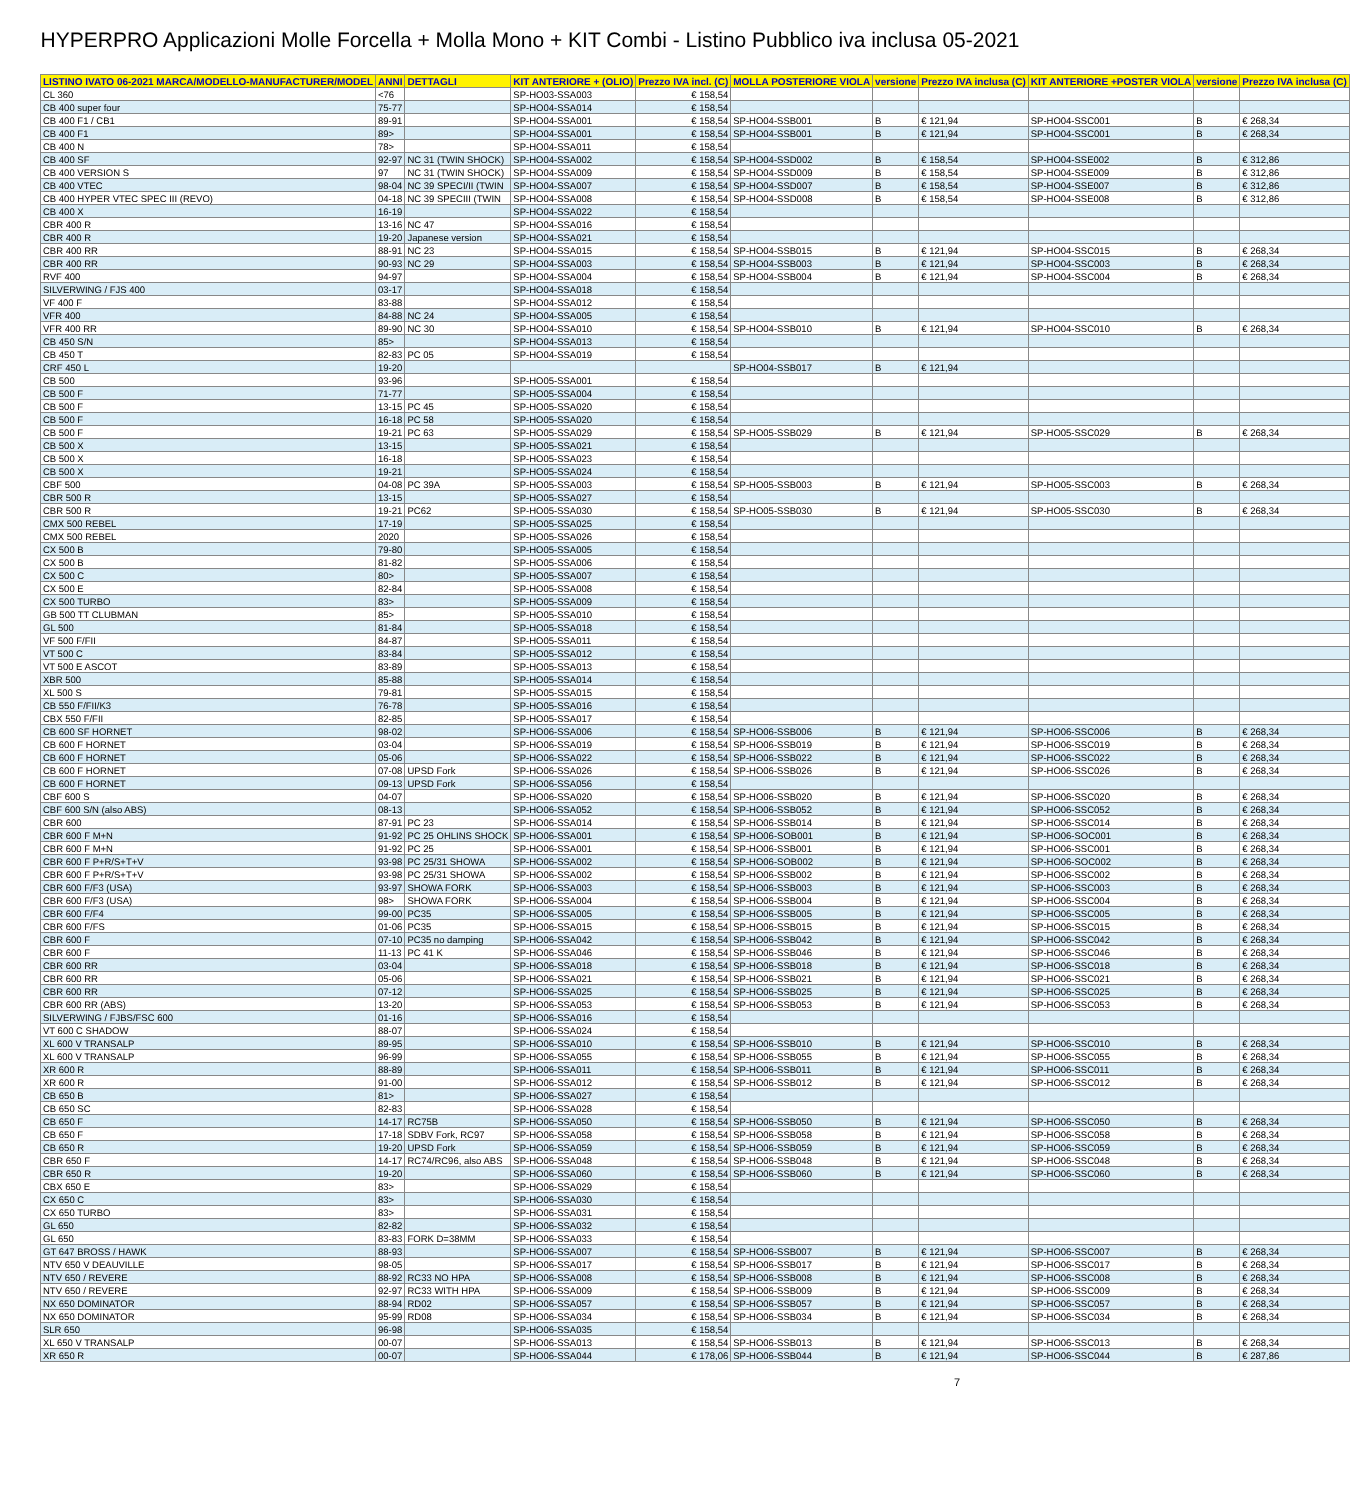HYPERPRO Applicazioni Molle Forcella + Molla Mono + KIT Combi - Listino Pubblico iva inclusa 05-2021
| LISTINO IVATO 06-2021 MARCA/MODELLO-MANUFACTURER/MODEL | ANNI | DETTAGLI | KIT ANTERIORE + (OLIO) | Prezzo IVA incl. (C) | MOLLA POSTERIORE VIOLA | versione | Prezzo IVA inclusa (C) | KIT ANTERIORE +POSTER VIOLA | versione | Prezzo IVA inclusa (C) |
| --- | --- | --- | --- | --- | --- | --- | --- | --- | --- | --- |
| CL 360 | <76 | | SP-HO03-SSA003 | € 158,54 | | | | | | |
| CB 400 super four | 75-77 | | SP-HO04-SSA014 | € 158,54 | | | | | | |
| CB 400 F1 / CB1 | 89-91 | | SP-HO04-SSA001 | € 158,54 | SP-HO04-SSB001 | B | € 121,94 | SP-HO04-SSC001 | B | € 268,34 |
| CB 400 F1 | 89> | | SP-HO04-SSA001 | € 158,54 | SP-HO04-SSB001 | B | € 121,94 | SP-HO04-SSC001 | B | € 268,34 |
| CB 400 N | 78> | | SP-HO04-SSA011 | € 158,54 | | | | | | |
| CB 400 SF | 92-97 | NC 31 (TWIN SHOCK) | SP-HO04-SSA002 | € 158,54 | SP-HO04-SSD002 | B | € 158,54 | SP-HO04-SSE002 | B | € 312,86 |
| CB 400 VERSION S | 97 | NC 31 (TWIN SHOCK) | SP-HO04-SSA009 | € 158,54 | SP-HO04-SSD009 | B | € 158,54 | SP-HO04-SSE009 | B | € 312,86 |
| CB 400 VTEC | 98-04 | NC 39 SPECI/II (TWIN | SP-HO04-SSA007 | € 158,54 | SP-HO04-SSD007 | B | € 158,54 | SP-HO04-SSE007 | B | € 312,86 |
| CB 400 HYPER VTEC SPEC III (REVO) | 04-18 | NC 39 SPECIII (TWIN | SP-HO04-SSA008 | € 158,54 | SP-HO04-SSD008 | B | € 158,54 | SP-HO04-SSE008 | B | € 312,86 |
| CB 400 X | 16-19 | | SP-HO04-SSA022 | € 158,54 | | | | | | |
| CBR 400 R | 13-16 | NC 47 | SP-HO04-SSA016 | € 158,54 | | | | | | |
| CBR 400 R | 19-20 | Japanese version | SP-HO04-SSA021 | € 158,54 | | | | | | |
| CBR 400 RR | 88-91 | NC 23 | SP-HO04-SSA015 | € 158,54 | SP-HO04-SSB015 | B | € 121,94 | SP-HO04-SSC015 | B | € 268,34 |
| CBR 400 RR | 90-93 | NC 29 | SP-HO04-SSA003 | € 158,54 | SP-HO04-SSB003 | B | € 121,94 | SP-HO04-SSC003 | B | € 268,34 |
| RVF 400 | 94-97 | | SP-HO04-SSA004 | € 158,54 | SP-HO04-SSB004 | B | € 121,94 | SP-HO04-SSC004 | B | € 268,34 |
| SILVERWING / FJS 400 | 03-17 | | SP-HO04-SSA018 | € 158,54 | | | | | | |
| VF 400 F | 83-88 | | SP-HO04-SSA012 | € 158,54 | | | | | | |
| VFR 400 | 84-88 | NC 24 | SP-HO04-SSA005 | € 158,54 | | | | | | |
| VFR 400 RR | 89-90 | NC 30 | SP-HO04-SSA010 | € 158,54 | SP-HO04-SSB010 | B | € 121,94 | SP-HO04-SSC010 | B | € 268,34 |
| CB 450 S/N | 85> | | SP-HO04-SSA013 | € 158,54 | | | | | | |
| CB 450 T | 82-83 | PC 05 | SP-HO04-SSA019 | € 158,54 | | | | | | |
| CRF 450 L | 19-20 | | | | SP-HO04-SSB017 | B | € 121,94 | | | |
| CB 500 | 93-96 | | SP-HO05-SSA001 | € 158,54 | | | | | | |
| CB 500 F | 71-77 | | SP-HO05-SSA004 | € 158,54 | | | | | | |
| CB 500 F | 13-15 | PC 45 | SP-HO05-SSA020 | € 158,54 | | | | | | |
| CB 500 F | 16-18 | PC 58 | SP-HO05-SSA020 | € 158,54 | | | | | | |
| CB 500 F | 19-21 | PC 63 | SP-HO05-SSA029 | € 158,54 | SP-HO05-SSB029 | B | € 121,94 | SP-HO05-SSC029 | B | € 268,34 |
| CB 500 X | 13-15 | | SP-HO05-SSA021 | € 158,54 | | | | | | |
| CB 500 X | 16-18 | | SP-HO05-SSA023 | € 158,54 | | | | | | |
| CB 500 X | 19-21 | | SP-HO05-SSA024 | € 158,54 | | | | | | |
| CBF 500 | 04-08 | PC 39A | SP-HO05-SSA003 | € 158,54 | SP-HO05-SSB003 | B | € 121,94 | SP-HO05-SSC003 | B | € 268,34 |
| CBR 500 R | 13-15 | | SP-HO05-SSA027 | € 158,54 | | | | | | |
| CBR 500 R | 19-21 | PC62 | SP-HO05-SSA030 | € 158,54 | SP-HO05-SSB030 | B | € 121,94 | SP-HO05-SSC030 | B | € 268,34 |
| CMX 500 REBEL | 17-19 | | SP-HO05-SSA025 | € 158,54 | | | | | | |
| CMX 500 REBEL | 2020 | | SP-HO05-SSA026 | € 158,54 | | | | | | |
| CX 500 B | 79-80 | | SP-HO05-SSA005 | € 158,54 | | | | | | |
| CX 500 B | 81-82 | | SP-HO05-SSA006 | € 158,54 | | | | | | |
| CX 500 C | 80> | | SP-HO05-SSA007 | € 158,54 | | | | | | |
| CX 500 E | 82-84 | | SP-HO05-SSA008 | € 158,54 | | | | | | |
| CX 500 TURBO | 83> | | SP-HO05-SSA009 | € 158,54 | | | | | | |
| GB 500 TT CLUBMAN | 85> | | SP-HO05-SSA010 | € 158,54 | | | | | | |
| GL 500 | 81-84 | | SP-HO05-SSA018 | € 158,54 | | | | | | |
| VF 500 F/FII | 84-87 | | SP-HO05-SSA011 | € 158,54 | | | | | | |
| VT 500 C | 83-84 | | SP-HO05-SSA012 | € 158,54 | | | | | | |
| VT 500 E ASCOT | 83-89 | | SP-HO05-SSA013 | € 158,54 | | | | | | |
| XBR 500 | 85-88 | | SP-HO05-SSA014 | € 158,54 | | | | | | |
| XL 500 S | 79-81 | | SP-HO05-SSA015 | € 158,54 | | | | | | |
| CB 550 F/FII/K3 | 76-78 | | SP-HO05-SSA016 | € 158,54 | | | | | | |
| CBX 550 F/FII | 82-85 | | SP-HO05-SSA017 | € 158,54 | | | | | | |
| CB 600 SF HORNET | 98-02 | | SP-HO06-SSA006 | € 158,54 | SP-HO06-SSB006 | B | € 121,94 | SP-HO06-SSC006 | B | € 268,34 |
| CB 600 F HORNET | 03-04 | | SP-HO06-SSA019 | € 158,54 | SP-HO06-SSB019 | B | € 121,94 | SP-HO06-SSC019 | B | € 268,34 |
| CB 600 F HORNET | 05-06 | | SP-HO06-SSA022 | € 158,54 | SP-HO06-SSB022 | B | € 121,94 | SP-HO06-SSC022 | B | € 268,34 |
| CB 600 F HORNET | 07-08 | UPSD Fork | SP-HO06-SSA026 | € 158,54 | SP-HO06-SSB026 | B | € 121,94 | SP-HO06-SSC026 | B | € 268,34 |
| CB 600 F HORNET | 09-13 | UPSD Fork | SP-HO06-SSA056 | € 158,54 | | | | | | |
| CBF 600 S | 04-07 | | SP-HO06-SSA020 | € 158,54 | SP-HO06-SSB020 | B | € 121,94 | SP-HO06-SSC020 | B | € 268,34 |
| CBF 600 S/N (also ABS) | 08-13 | | SP-HO06-SSA052 | € 158,54 | SP-HO06-SSB052 | B | € 121,94 | SP-HO06-SSC052 | B | € 268,34 |
| CBR 600 | 87-91 | PC 23 | SP-HO06-SSA014 | € 158,54 | SP-HO06-SSB014 | B | € 121,94 | SP-HO06-SSC014 | B | € 268,34 |
| CBR 600 F M+N | 91-92 | PC 25 OHLINS SHOCK | SP-HO06-SSA001 | € 158,54 | SP-HO06-SOB001 | B | € 121,94 | SP-HO06-SOC001 | B | € 268,34 |
| CBR 600 F M+N | 91-92 | PC 25 | SP-HO06-SSA001 | € 158,54 | SP-HO06-SSB001 | B | € 121,94 | SP-HO06-SSC001 | B | € 268,34 |
| CBR 600 F P+R/S+T+V | 93-98 | PC 25/31 SHOWA | SP-HO06-SSA002 | € 158,54 | SP-HO06-SOB002 | B | € 121,94 | SP-HO06-SOC002 | B | € 268,34 |
| CBR 600 F P+R/S+T+V | 93-98 | PC 25/31 SHOWA | SP-HO06-SSA002 | € 158,54 | SP-HO06-SSB002 | B | € 121,94 | SP-HO06-SSC002 | B | € 268,34 |
| CBR 600 F/F3 (USA) | 93-97 | SHOWA FORK | SP-HO06-SSA003 | € 158,54 | SP-HO06-SSB003 | B | € 121,94 | SP-HO06-SSC003 | B | € 268,34 |
| CBR 600 F/F3 (USA) | 98> | SHOWA FORK | SP-HO06-SSA004 | € 158,54 | SP-HO06-SSB004 | B | € 121,94 | SP-HO06-SSC004 | B | € 268,34 |
| CBR 600 F/F4 | 99-00 | PC35 | SP-HO06-SSA005 | € 158,54 | SP-HO06-SSB005 | B | € 121,94 | SP-HO06-SSC005 | B | € 268,34 |
| CBR 600 F/FS | 01-06 | PC35 | SP-HO06-SSA015 | € 158,54 | SP-HO06-SSB015 | B | € 121,94 | SP-HO06-SSC015 | B | € 268,34 |
| CBR 600 F | 07-10 | PC35 no damping | SP-HO06-SSA042 | € 158,54 | SP-HO06-SSB042 | B | € 121,94 | SP-HO06-SSC042 | B | € 268,34 |
| CBR 600 F | 11-13 | PC 41 K | SP-HO06-SSA046 | € 158,54 | SP-HO06-SSB046 | B | € 121,94 | SP-HO06-SSC046 | B | € 268,34 |
| CBR 600 RR | 03-04 | | SP-HO06-SSA018 | € 158,54 | SP-HO06-SSB018 | B | € 121,94 | SP-HO06-SSC018 | B | € 268,34 |
| CBR 600 RR | 05-06 | | SP-HO06-SSA021 | € 158,54 | SP-HO06-SSB021 | B | € 121,94 | SP-HO06-SSC021 | B | € 268,34 |
| CBR 600 RR | 07-12 | | SP-HO06-SSA025 | € 158,54 | SP-HO06-SSB025 | B | € 121,94 | SP-HO06-SSC025 | B | € 268,34 |
| CBR 600 RR (ABS) | 13-20 | | SP-HO06-SSA053 | € 158,54 | SP-HO06-SSB053 | B | € 121,94 | SP-HO06-SSC053 | B | € 268,34 |
| SILVERWING / FJBS/FSC 600 | 01-16 | | SP-HO06-SSA016 | € 158,54 | | | | | | |
| VT 600 C SHADOW | 88-07 | | SP-HO06-SSA024 | € 158,54 | | | | | | |
| XL 600 V TRANSALP | 89-95 | | SP-HO06-SSA010 | € 158,54 | SP-HO06-SSB010 | B | € 121,94 | SP-HO06-SSC010 | B | € 268,34 |
| XL 600 V TRANSALP | 96-99 | | SP-HO06-SSA055 | € 158,54 | SP-HO06-SSB055 | B | € 121,94 | SP-HO06-SSC055 | B | € 268,34 |
| XR 600 R | 88-89 | | SP-HO06-SSA011 | € 158,54 | SP-HO06-SSB011 | B | € 121,94 | SP-HO06-SSC011 | B | € 268,34 |
| XR 600 R | 91-00 | | SP-HO06-SSA012 | € 158,54 | SP-HO06-SSB012 | B | € 121,94 | SP-HO06-SSC012 | B | € 268,34 |
| CB 650 B | 81> | | SP-HO06-SSA027 | € 158,54 | | | | | | |
| CB 650 SC | 82-83 | | SP-HO06-SSA028 | € 158,54 | | | | | | |
| CB 650 F | 14-17 | RC75B | SP-HO06-SSA050 | € 158,54 | SP-HO06-SSB050 | B | € 121,94 | SP-HO06-SSC050 | B | € 268,34 |
| CB 650 F | 17-18 | SDBV Fork, RC97 | SP-HO06-SSA058 | € 158,54 | SP-HO06-SSB058 | B | € 121,94 | SP-HO06-SSC058 | B | € 268,34 |
| CB 650 R | 19-20 | UPSD Fork | SP-HO06-SSA059 | € 158,54 | SP-HO06-SSB059 | B | € 121,94 | SP-HO06-SSC059 | B | € 268,34 |
| CBR 650 F | 14-17 | RC74/RC96, also ABS | SP-HO06-SSA048 | € 158,54 | SP-HO06-SSB048 | B | € 121,94 | SP-HO06-SSC048 | B | € 268,34 |
| CBR 650 R | 19-20 | | SP-HO06-SSA060 | € 158,54 | SP-HO06-SSB060 | B | € 121,94 | SP-HO06-SSC060 | B | € 268,34 |
| CBX 650 E | 83> | | SP-HO06-SSA029 | € 158,54 | | | | | | |
| CX 650 C | 83> | | SP-HO06-SSA030 | € 158,54 | | | | | | |
| CX 650 TURBO | 83> | | SP-HO06-SSA031 | € 158,54 | | | | | | |
| GL 650 | 82-82 | | SP-HO06-SSA032 | € 158,54 | | | | | | |
| GL 650 | 83-83 | FORK D=38MM | SP-HO06-SSA033 | € 158,54 | | | | | | |
| GT 647 BROSS / HAWK | 88-93 | | SP-HO06-SSA007 | € 158,54 | SP-HO06-SSB007 | B | € 121,94 | SP-HO06-SSC007 | B | € 268,34 |
| NTV 650 V DEAUVILLE | 98-05 | | SP-HO06-SSA017 | € 158,54 | SP-HO06-SSB017 | B | € 121,94 | SP-HO06-SSC017 | B | € 268,34 |
| NTV 650 / REVERE | 88-92 | RC33 NO HPA | SP-HO06-SSA008 | € 158,54 | SP-HO06-SSB008 | B | € 121,94 | SP-HO06-SSC008 | B | € 268,34 |
| NTV 650 / REVERE | 92-97 | RC33 WITH HPA | SP-HO06-SSA009 | € 158,54 | SP-HO06-SSB009 | B | € 121,94 | SP-HO06-SSC009 | B | € 268,34 |
| NX 650 DOMINATOR | 88-94 | RD02 | SP-HO06-SSA057 | € 158,54 | SP-HO06-SSB057 | B | € 121,94 | SP-HO06-SSC057 | B | € 268,34 |
| NX 650 DOMINATOR | 95-99 | RD08 | SP-HO06-SSA034 | € 158,54 | SP-HO06-SSB034 | B | € 121,94 | SP-HO06-SSC034 | B | € 268,34 |
| SLR 650 | 96-98 | | SP-HO06-SSA035 | € 158,54 | | | | | | |
| XL 650 V TRANSALP | 00-07 | | SP-HO06-SSA013 | € 158,54 | SP-HO06-SSB013 | B | € 121,94 | SP-HO06-SSC013 | B | € 268,34 |
| XR 650 R | 00-07 | | SP-HO06-SSA044 | € 178,06 | SP-HO06-SSB044 | B | € 121,94 | SP-HO06-SSC044 | B | € 287,86 |
7